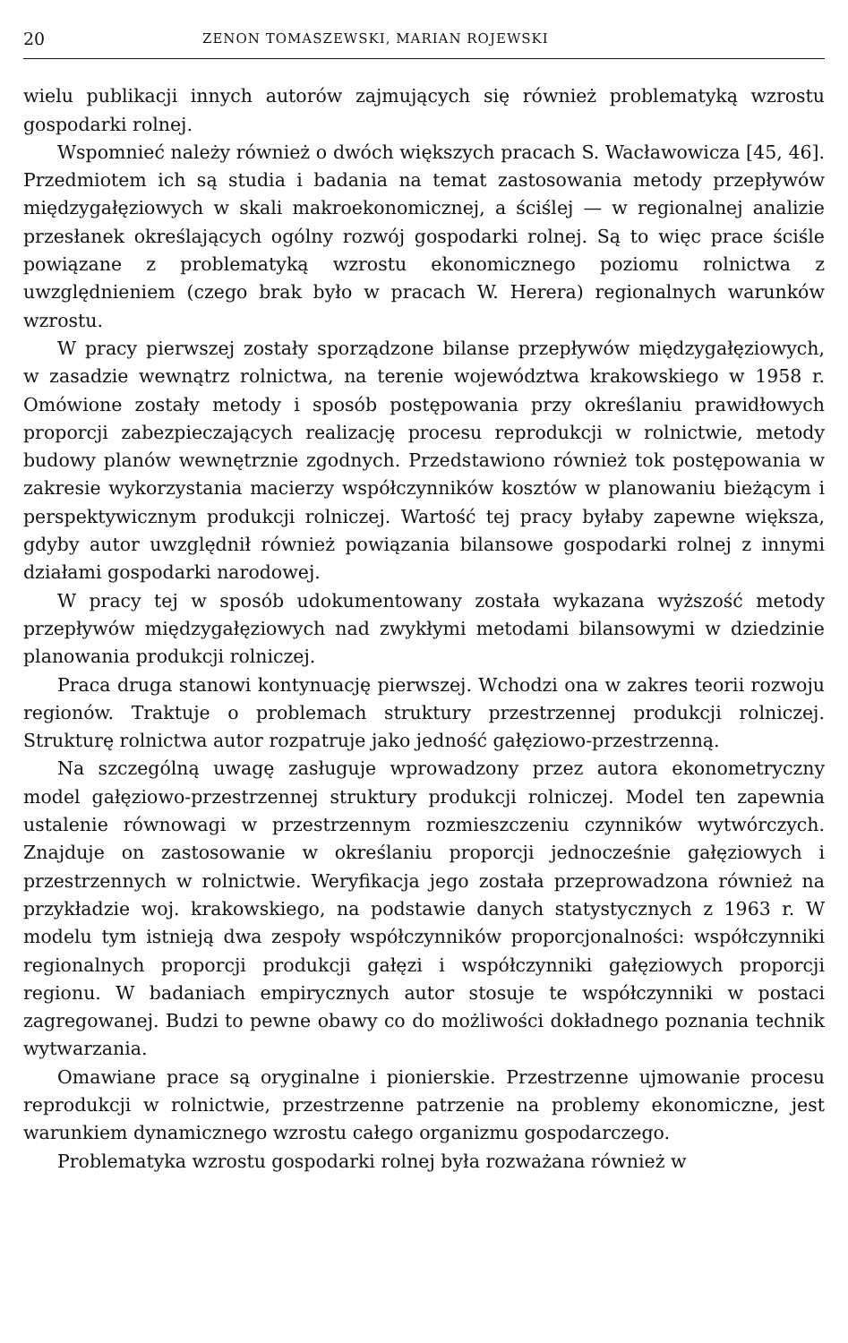20 ZENON TOMASZEWSKI, MARIAN ROJEWSKI
wielu publikacji innych autorów zajmujących się również problematyką wzrostu gospodarki rolnej.
Wspomnieć należy również o dwóch większych pracach S. Wacławowicza [45, 46]. Przedmiotem ich są studia i badania na temat zastosowania metody przepływów międzygałęziowych w skali makroekonomicznej, a ściślej — w regionalnej analizie przesłanek określających ogólny rozwój gospodarki rolnej. Są to więc prace ściśle powiązane z problematyką wzrostu ekonomicznego poziomu rolnictwa z uwzględnieniem (czego brak było w pracach W. Herera) regionalnych warunków wzrostu.
W pracy pierwszej zostały sporządzone bilanse przepływów międzygałęziowych, w zasadzie wewnątrz rolnictwa, na terenie województwa krakowskiego w 1958 r. Omówione zostały metody i sposób postępowania przy określaniu prawidłowych proporcji zabezpieczających realizację procesu reprodukcji w rolnictwie, metody budowy planów wewnętrznie zgodnych. Przedstawiono również tok postępowania w zakresie wykorzystania macierzy współczynników kosztów w planowaniu bieżącym i perspektywicznym produkcji rolniczej. Wartość tej pracy byłaby zapewne większa, gdyby autor uwzględnił również powiązania bilansowe gospodarki rolnej z innymi działami gospodarki narodowej.
W pracy tej w sposób udokumentowany została wykazana wyższość metody przepływów międzygałęziowych nad zwykłymi metodami bilansowymi w dziedzinie planowania produkcji rolniczej.
Praca druga stanowi kontynuację pierwszej. Wchodzi ona w zakres teorii rozwoju regionów. Traktuje o problemach struktury przestrzennej produkcji rolniczej. Strukturę rolnictwa autor rozpatruje jako jedność gałęziowo-przestrzenną.
Na szczególną uwagę zasługuje wprowadzony przez autora ekonometryczny model gałęziowo-przestrzennej struktury produkcji rolniczej. Model ten zapewnia ustalenie równowagi w przestrzennym rozmieszczeniu czynników wytwórczych. Znajduje on zastosowanie w określaniu proporcji jednocześnie gałęziowych i przestrzennych w rolnictwie. Weryfikacja jego została przeprowadzona również na przykładzie woj. krakowskiego, na podstawie danych statystycznych z 1963 r. W modelu tym istnieją dwa zespoły współczynników proporcjonalności: współczynniki regionalnych proporcji produkcji gałęzi i współczynniki gałęziowych proporcji regionu. W badaniach empirycznych autor stosuje te współczynniki w postaci zagregowanej. Budzi to pewne obawy co do możliwości dokładnego poznania technik wytwarzania.
Omawiane prace są oryginalne i pionierskie. Przestrzenne ujmowanie procesu reprodukcji w rolnictwie, przestrzenne patrzenie na problemy ekonomiczne, jest warunkiem dynamicznego wzrostu całego organizmu gospodarczego.
Problematyka wzrostu gospodarki rolnej była rozważana również w